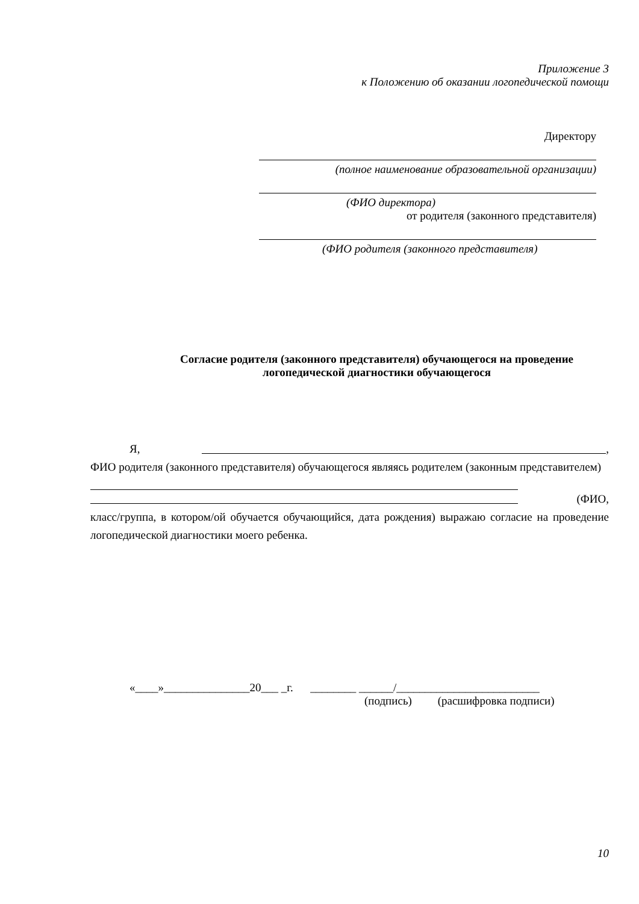Приложение 3
к Положению об оказании логопедической помощи
Директору
(полное наименование образовательной организации)
(ФИО директора)
от родителя (законного представителя)
(ФИО родителя (законного представителя)
Согласие родителя (законного представителя) обучающегося на проведение
логопедической диагностики обучающегося
Я, ,
ФИО родителя (законного представителя) обучающегося являясь родителем (законным представителем)
(ФИО,
класс/группа, в котором/ой обучается обучающийся, дата рождения) выражаю согласие на проведение логопедической диагностики моего ребенка.
«____»_______________20___ _г. ________ ______/_________________________
(подпись) (расшифровка подписи)
10